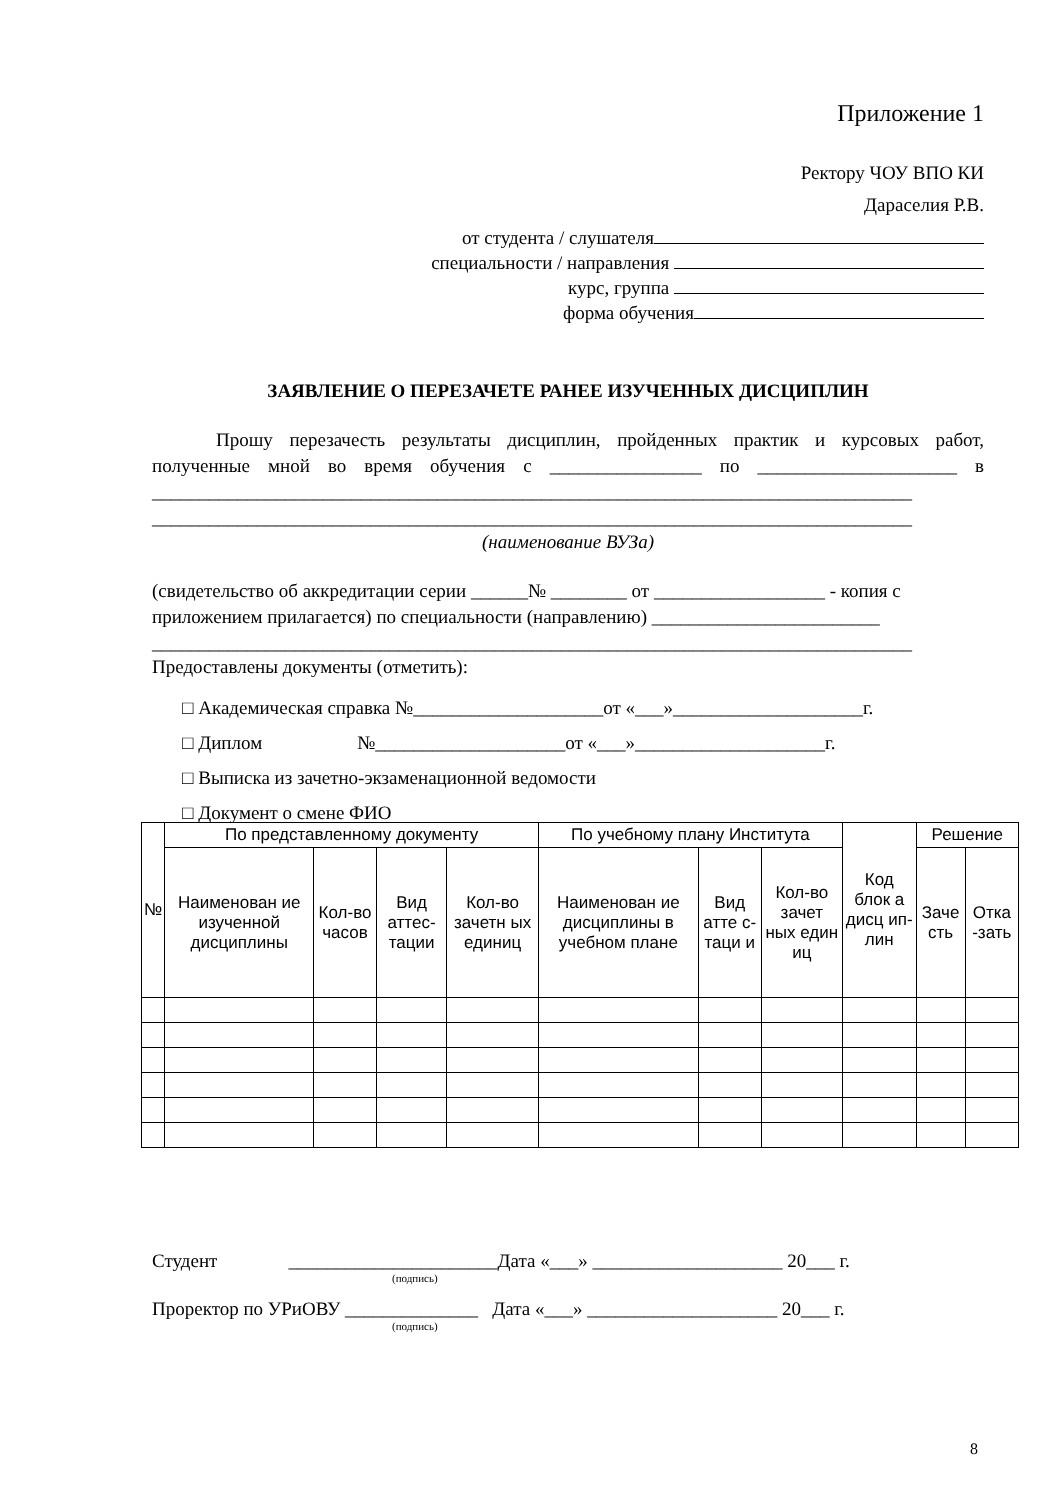Приложение 1
Ректору ЧОУ ВПО КИ
Дараселия Р.В.
от студента / слушателя
специальности / направления
курс, группа
форма обучения
ЗАЯВЛЕНИЕ О ПЕРЕЗАЧЕТЕ РАНЕЕ ИЗУЧЕННЫХ ДИСЦИПЛИН
Прошу перезачесть результаты дисциплин, пройденных практик и курсовых работ, полученные мной во время обучения с ________________ по _____________________ в ________________________________________________________________________________ ________________________________________________________________________________
(наименование ВУЗа)
(свидетельство об аккредитации серии ______№ ________ от __________________ - копия с приложением прилагается) по специальности (направлению) ________________________ ________________________________________________________________________________
Предоставлены документы (отметить):
□ Академическая справка №____________________от «___»____________________г.
□ Диплом №____________________от «___»____________________г.
□ Выписка из зачетно-экзаменационной ведомости
□ Документ о смене ФИО
| № | По представленному документу | | | | По учебному плану Института | | | Код блок а дисц ип-лин | Решение | |
| --- | --- | --- | --- | --- | --- | --- | --- | --- | --- | --- |
| | Наименован ие изученной дисциплины | Кол-во часов | Вид аттес-тации | Кол-во зачетн ых единиц | Наименован ие дисциплины в учебном плане | Вид атте с-таци и | Кол-во зачет ных един иц | | Заче сть | Отка -зать |
Студент ______________________Дата «___» ____________________ 20___ г.
(подпись)
Проректор по УРиОВУ ______________ Дата «___» ____________________ 20___ г.
(подпись)
8